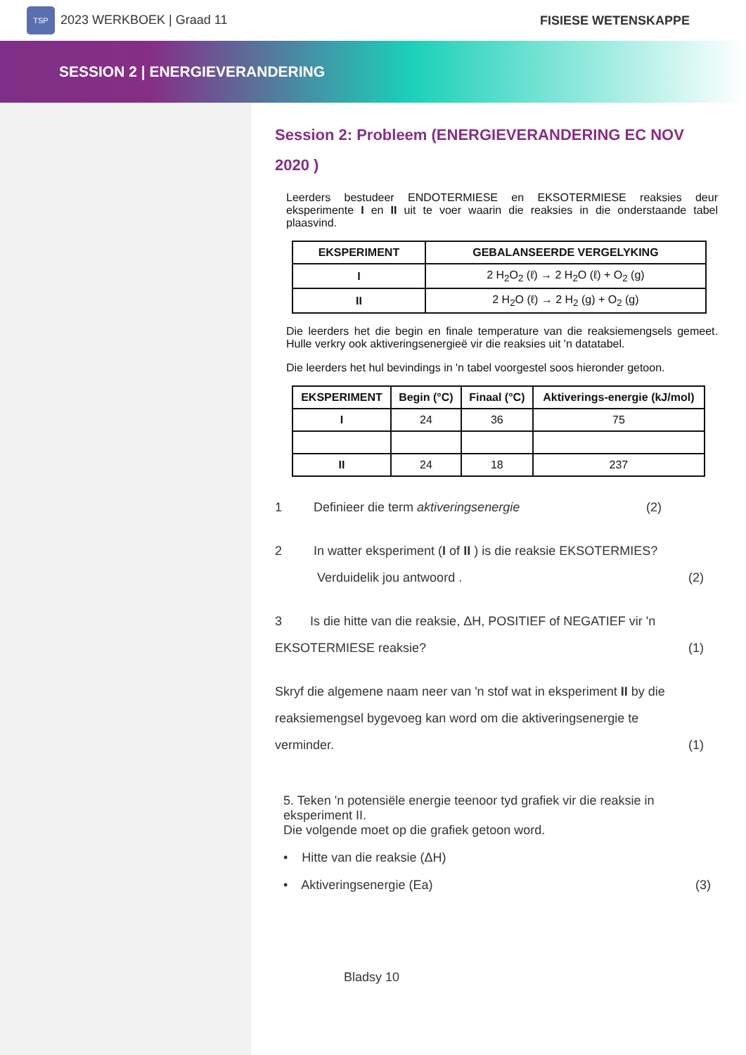TSP 2023 WERKBOEK | Graad 11 FISIESE WETENSKAPPE
SESSION 2 | ENERGIEVERANDERING
Session 2: Probleem (ENERGIEVERANDERING EC NOV 2020 )
Leerders bestudeer ENDOTERMIESE en EKSOTERMIESE reaksies deur eksperimente I en II uit te voer waarin die reaksies in die onderstaande tabel plaasvind.
| EKSPERIMENT | GEBALANSEERDE VERGELYKING |
| --- | --- |
| I | 2 H<sub>2</sub>O<sub>2</sub> (ℓ) → 2 H<sub>2</sub>O (ℓ) + O<sub>2</sub> (g) |
| II | 2 H<sub>2</sub>O (ℓ) → 2 H<sub>2</sub> (g) + O<sub>2</sub> (g) |
Die leerders het die begin en finale temperature van die reaksiemengsels gemeet. Hulle verkry ook aktiveringsenergieë vir die reaksies uit 'n datatabel.
Die leerders het hul bevindings in 'n tabel voorgestel soos hieronder getoon.
| EKSPERIMENT | Begin (°C) | Finaal (°C) | Aktiverings-energie (kJ/mol) |
| --- | --- | --- | --- |
| I | 24 | 36 | 75 |
| II | 24 | 18 | 237 |
1 Definieer die term aktiveringsenergie (2)
2 In watter eksperiment (I of II ) is die reaksie EKSOTERMIES?
Verduidelik jou antwoord . (2)
3 Is die hitte van die reaksie, ΔH, POSITIEF of NEGATIEF vir 'n
EKSOTERMIESE reaksie? (1)
Skryf die algemene naam neer van 'n stof wat in eksperiment II by die reaksiemengsel bygevoeg kan word om die aktiveringsenergie te verminder. (1)
5. Teken 'n potensiële energie teenoor tyd grafiek vir die reaksie in eksperiment II.
Die volgende moet op die grafiek getoon word.
• Hitte van die reaksie (ΔH)
• Aktiveringsenergie (Ea) (3)
Bladsy 10